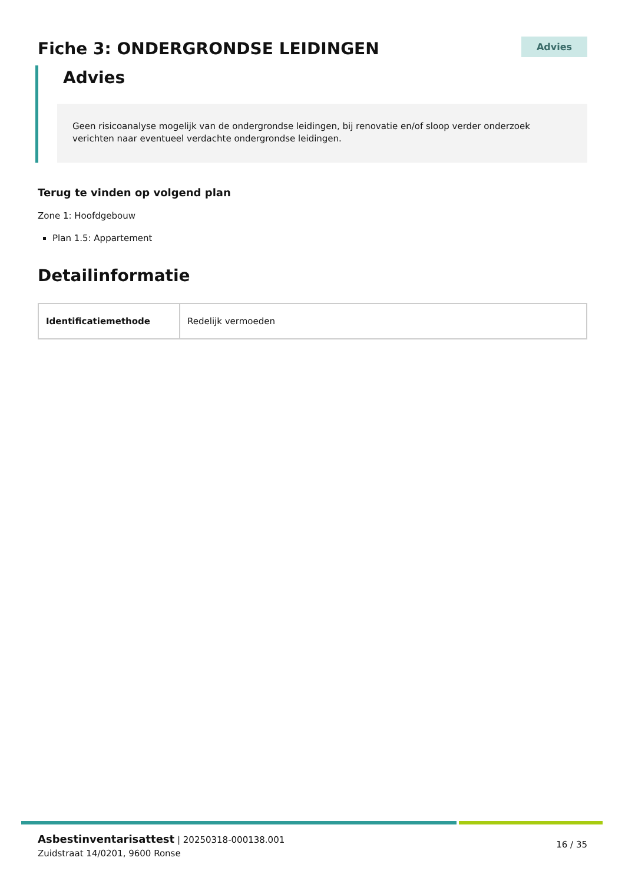Fiche 3: ONDERGRONDSE LEIDINGEN
Advies
Advies
Geen risicoanalyse mogelijk van de ondergrondse leidingen, bij renovatie en/of sloop verder onderzoek verichten naar eventueel verdachte ondergrondse leidingen.
Terug te vinden op volgend plan
Zone 1: Hoofdgebouw
Plan 1.5: Appartement
Detailinformatie
| Identificatiemethode | Redelijk vermoeden |
Asbestinventarisattest | 20250318-000138.001
Zuidstraat 14/0201, 9600 Ronse
16 / 35